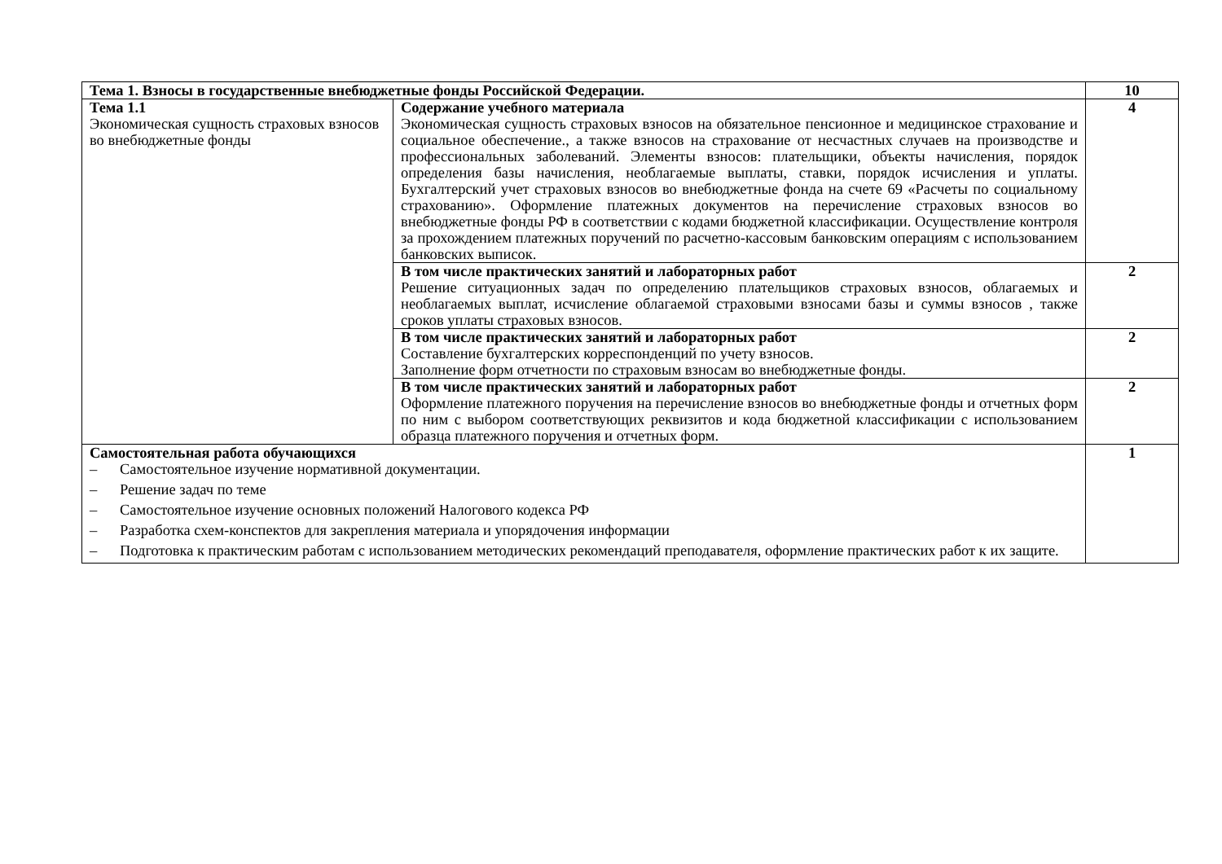| Тема 1. Взносы в государственные внебюджетные фонды Российской Федерации. | | 10 |
| Тема 1.1 Экономическая сущность страховых взносов во внебюджетные фонды | Содержание учебного материала Экономическая сущность страховых взносов на обязательное пенсионное и медицинское страхование и социальное обеспечение., а также взносов на страхование от несчастных случаев на производстве и профессиональных заболеваний. Элементы взносов: плательщики, объекты начисления, порядок определения базы начисления, необлагаемые выплаты, ставки, порядок исчисления и уплаты. Бухгалтерский учет страховых взносов во внебюджетные фонда на счете 69 «Расчеты по социальному страхованию». Оформление платежных документов на перечисление страховых взносов во внебюджетные фонды РФ в соответствии с кодами бюджетной классификации. Осуществление контроля за прохождением платежных поручений по расчетно-кассовым банковским операциям с использованием банковских выписок. | 4 |
| | В том числе практических занятий и лабораторных работ Решение ситуационных задач по определению плательщиков страховых взносов, облагаемых и необлагаемых выплат, исчисление облагаемой страховыми взносами базы и суммы взносов , также сроков уплаты страховых взносов. | 2 |
| | В том числе практических занятий и лабораторных работ Составление бухгалтерских корреспонденций по учету взносов. Заполнение форм отчетности по страховым взносам во внебюджетные фонды. | 2 |
| | В том числе практических занятий и лабораторных работ Оформление платежного поручения на перечисление взносов во внебюджетные фонды и отчетных форм по ним с выбором соответствующих реквизитов и кода бюджетной классификации с использованием образца платежного поручения и отчетных форм. | 2 |
| Самостоятельная работа обучающихся – Самостоятельное изучение нормативной документации. – Решение задач по теме – Самостоятельное изучение основных положений Налогового кодекса РФ – Разработка схем-конспектов для закрепления материала и упорядочения информации – Подготовка к практическим работам с использованием методических рекомендаций преподавателя, оформление практических работ к их защите. | | 1 |